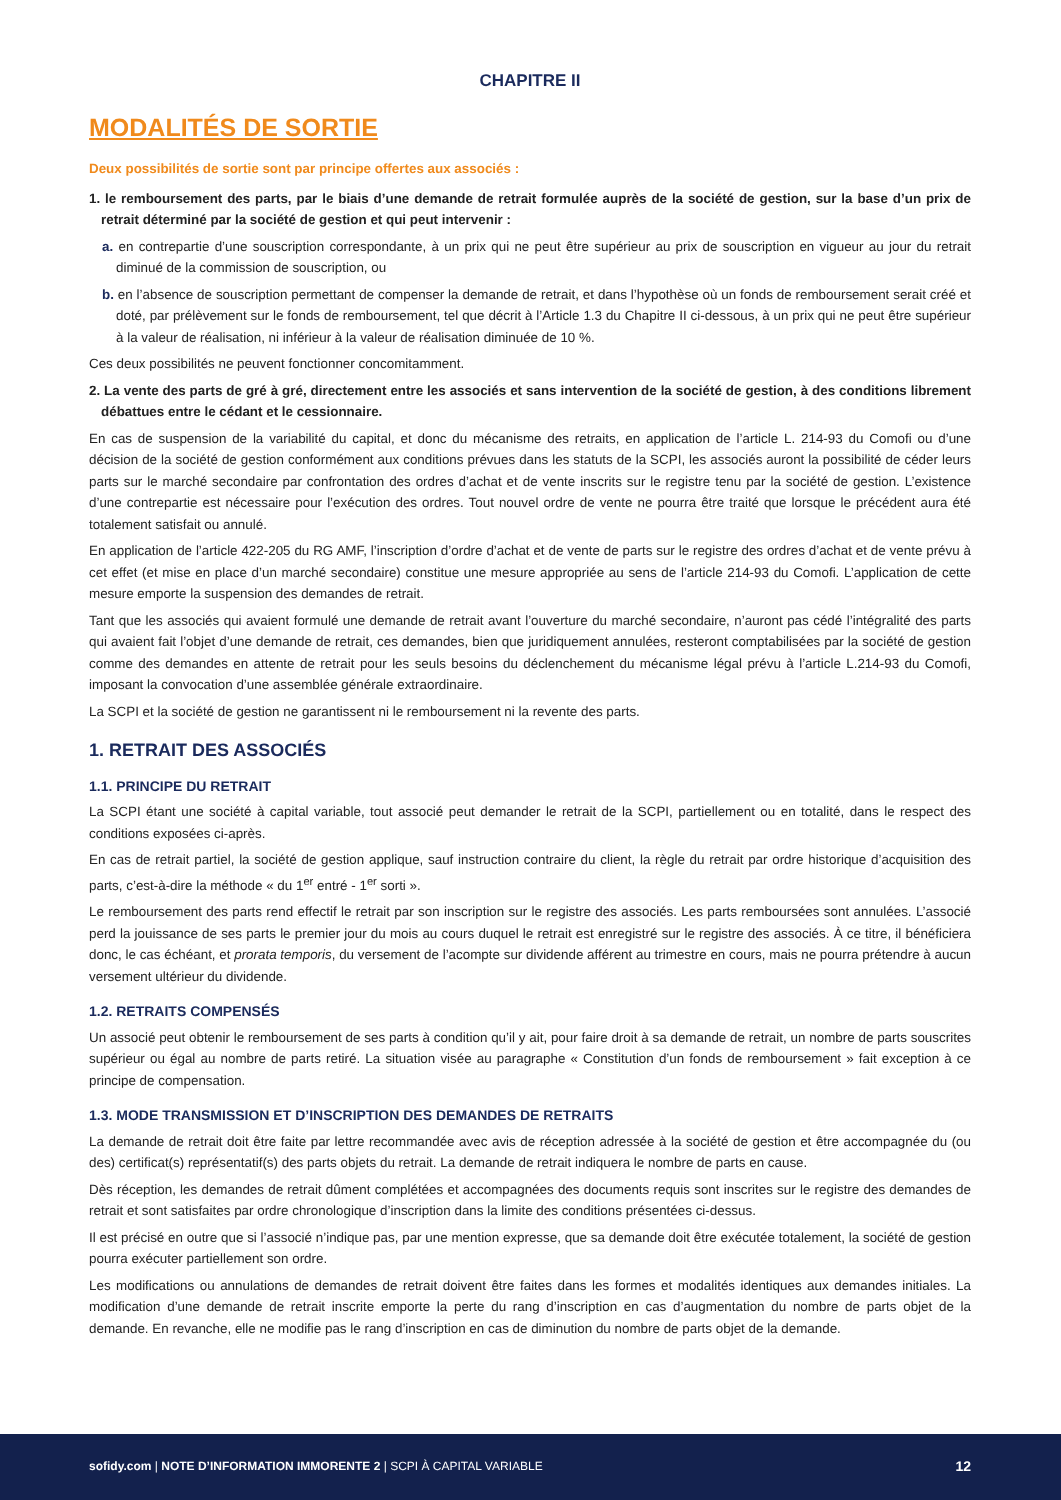CHAPITRE II
MODALITÉS DE SORTIE
Deux possibilités de sortie sont par principe offertes aux associés :
1. le remboursement des parts, par le biais d’une demande de retrait formulée auprès de la société de gestion, sur la base d’un prix de retrait déterminé par la société de gestion et qui peut intervenir :
a. en contrepartie d’une souscription correspondante, à un prix qui ne peut être supérieur au prix de souscription en vigueur au jour du retrait diminué de la commission de souscription, ou
b. en l’absence de souscription permettant de compenser la demande de retrait, et dans l’hypothèse où un fonds de remboursement serait créé et doté, par prélèvement sur le fonds de remboursement, tel que décrit à l’Article 1.3 du Chapitre II ci-dessous, à un prix qui ne peut être supérieur à la valeur de réalisation, ni inférieur à la valeur de réalisation diminuée de 10 %.
Ces deux possibilités ne peuvent fonctionner concomitamment.
2. La vente des parts de gré à gré, directement entre les associés et sans intervention de la société de gestion, à des conditions librement débattues entre le cédant et le cessionnaire.
En cas de suspension de la variabilité du capital, et donc du mécanisme des retraits, en application de l’article L. 214-93 du Comofi ou d’une décision de la société de gestion conformément aux conditions prévues dans les statuts de la SCPI, les associés auront la possibilité de céder leurs parts sur le marché secondaire par confrontation des ordres d’achat et de vente inscrits sur le registre tenu par la société de gestion. L’existence d’une contrepartie est nécessaire pour l’exécution des ordres. Tout nouvel ordre de vente ne pourra être traité que lorsque le précédent aura été totalement satisfait ou annulé.
En application de l’article 422-205 du RG AMF, l’inscription d’ordre d’achat et de vente de parts sur le registre des ordres d’achat et de vente prévu à cet effet (et mise en place d’un marché secondaire) constitue une mesure appropriée au sens de l’article 214-93 du Comofi. L’application de cette mesure emporte la suspension des demandes de retrait.
Tant que les associés qui avaient formulé une demande de retrait avant l’ouverture du marché secondaire, n’auront pas cédé l’intégralité des parts qui avaient fait l’objet d’une demande de retrait, ces demandes, bien que juridiquement annulées, resteront comptabilisées par la société de gestion comme des demandes en attente de retrait pour les seuls besoins du déclenchement du mécanisme légal prévu à l’article L.214-93 du Comofi, imposant la convocation d’une assemblée générale extraordinaire.
La SCPI et la société de gestion ne garantissent ni le remboursement ni la revente des parts.
1. RETRAIT DES ASSOCIÉS
1.1. PRINCIPE DU RETRAIT
La SCPI étant une société à capital variable, tout associé peut demander le retrait de la SCPI, partiellement ou en totalité, dans le respect des conditions exposées ci-après.
En cas de retrait partiel, la société de gestion applique, sauf instruction contraire du client, la règle du retrait par ordre historique d’acquisition des parts, c’est-à-dire la méthode « du 1<sup>er</sup> entré - 1<sup>er</sup> sorti ».
Le remboursement des parts rend effectif le retrait par son inscription sur le registre des associés. Les parts remboursées sont annulées. L’associé perd la jouissance de ses parts le premier jour du mois au cours duquel le retrait est enregistré sur le registre des associés. À ce titre, il bénéficiera donc, le cas échéant, et prorata temporis, du versement de l’acompte sur dividende afférent au trimestre en cours, mais ne pourra prétendre à aucun versement ultérieur du dividende.
1.2. RETRAITS COMPENSÉS
Un associé peut obtenir le remboursement de ses parts à condition qu’il y ait, pour faire droit à sa demande de retrait, un nombre de parts souscrites supérieur ou égal au nombre de parts retiré. La situation visée au paragraphe « Constitution d’un fonds de remboursement » fait exception à ce principe de compensation.
1.3. MODE TRANSMISSION ET D’INSCRIPTION DES DEMANDES DE RETRAITS
La demande de retrait doit être faite par lettre recommandée avec avis de réception adressée à la société de gestion et être accompagnée du (ou des) certificat(s) représentatif(s) des parts objets du retrait. La demande de retrait indiquera le nombre de parts en cause.
Dès réception, les demandes de retrait dûment complétées et accompagnées des documents requis sont inscrites sur le registre des demandes de retrait et sont satisfaites par ordre chronologique d’inscription dans la limite des conditions présentées ci-dessus.
Il est précisé en outre que si l’associé n’indique pas, par une mention expresse, que sa demande doit être exécutée totalement, la société de gestion pourra exécuter partiellement son ordre.
Les modifications ou annulations de demandes de retrait doivent être faites dans les formes et modalités identiques aux demandes initiales. La modification d’une demande de retrait inscrite emporte la perte du rang d’inscription en cas d’augmentation du nombre de parts objet de la demande. En revanche, elle ne modifie pas le rang d’inscription en cas de diminution du nombre de parts objet de la demande.
sofidy.com | NOTE D’INFORMATION IMMORENTE 2 | SCPI À CAPITAL VARIABLE 12